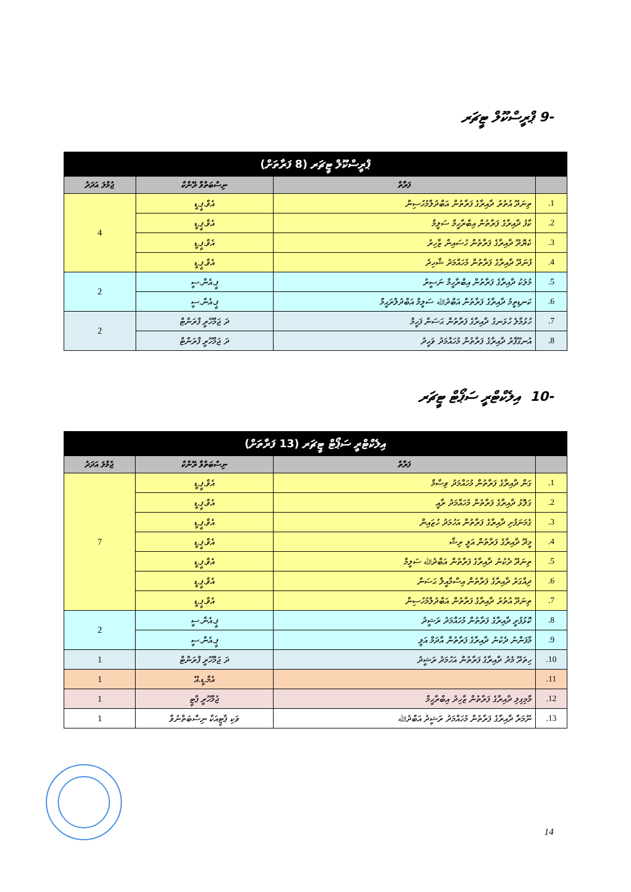-9 ޕްރީސްކޫލް ޓީޗަރ
| ޕްރީސްކޫލް ޓީޗަރ (8 ފަރާތަށް) | | | |
| --- | --- | --- | --- |
| | ފަރާތް | ނިސްބަތްވާ ރޭންކް | ޖުމްލަ އަދަދު |
| 1. | ތިނަދޫ އުތުރު ދާއިރާގެ ފަރާތުން އަބްދުލްމުހުސިން | އެވް.ޕީ.ޑީ | 4 |
| 2. | ކާފު ދާއިރާގެ ފަރާތުން އިބްރާހީމް ސަލީމް | އެވް.ޕީ.ޑީ | |
| 3. | ކެޔޮދޫ ދާއިރާގެ ފަރާތުން ހުސައިން ޒާހިރު | އެވް.ޕީ.ޑީ | |
| 4. | ފުނަދޫ ދާއިރާގެ ފަރާތުން މުހައްމަދު ޝާހިދު | އެވް.ޕީ.ޑީ | |
| 5. | މުލަކު ދާއިރާގެ ފަރާތުން އިބްރާހީމް ނަސީރު | ޕީ.އެން.ސީ | 2 |
| 6. | ކަނޑިތީމު ދާއިރާގެ ފަރާތުން އަބްދުﷲ ސަލީމް އަބްދުލްރަޙީމް | ޕީ.އެން.ސީ | |
| 7. | ހުޅުމާލެ ހުޅަނގު ދާއިރާގެ ފަރާތުން ޙަސަން ފަހީމް | ދަ ޖަމްހޫރީ ފްރަންޓް | 2 |
| 8. | އުނގޫފާރު ދާއިރާގެ ފަރާތުން މުހައްމަދު ވަހީދު | ދަ ޖަމްހޫރީ ފްރަންޓް | |
-10 އިލެކްޓްރީ ސަޕޯޓް ޓީޗަރ
| އިލެކްޓްރީ ސަޕޯޓް ޓީޗަރ (13 ފަރާތަށް) | | | |
| --- | --- | --- | --- |
| | ފަރާތް | ނިސްބަތްވާ ރޭންކް | ޖުމްލަ އަދަދު |
| 1. | ގަން ދާއިރާގެ ފަރާތުން މުހައްމަދު ވިސާމް | އެވް.ޕީ.ޑީ | 7 |
| 2. | ގަލޮޅު ދާއިރާގެ ފަރާތުން މުހައްމަދު ރާއީ | އެވް.ޕީ.ޑީ | |
| 3. | ގެމަނަފުށި ދާއިރާގެ ފަރާތުން އަހުމަދު ހުޒައިން | އެވް.ޕީ.ޑީ | |
| 4. | މީދޫ ދާއިރާގެ ފަރާތުން އަލީ ރިޝާ | އެވް.ޕީ.ޑީ | |
| 5. | ތިނަދޫ ދެކުނު ދާއިރާގެ ފަރާތުން އަބްދުﷲ ސަލީމް | އެވް.ޕީ.ޑީ | |
| 6. | ދިއްގަރު ދާއިރާގެ ފަރާތުން އިސްމާއީލް ޙަސަން | އެވް.ޕީ.ޑީ | |
| 7. | ތިނަދޫ އުތުރު ދާއިރާގެ ފަރާތުން އަބްދުލްމުހުސިން | އެވް.ޕީ.ޑީ | |
| 8. | ކޮޅުފުށީ ދާއިރާގެ ފަރާތުން މުހައްމަދު ރަޝީދު | ޕީ.އެން.ސީ | 2 |
| 9. | މާފަންނު ދެކުނު ދާއިރާގެ ފަރާތުން އާދަމް އަލީ | ޕީ.އެން.ސީ | |
| 10. | ހިތަދޫ މެދު ދާއިރާގެ ފަރާތުން އަހުމަދު ރަޝީދު | ދަ ޖަމްހޫރީ ފްރަންޓް | 1 |
| 11. | | އެމް.ޑީ.އޭ | 1 |
| 12. | މާމިގިލި ދާއިރާގެ ފަރާތުން ޒާހިދު އިބްރާހީމް | ޖުމްހޫރީ ޕާޓީ | 1 |
| 13. | ނޫމަރާ ދާއިރާގެ ފަރާތުން މުހައްމަދު ރަޝީދު އަބްދުﷲ | ވަކި ޕާޓީއަކާ ނިސްބަތްނުވާ | 1 |
14